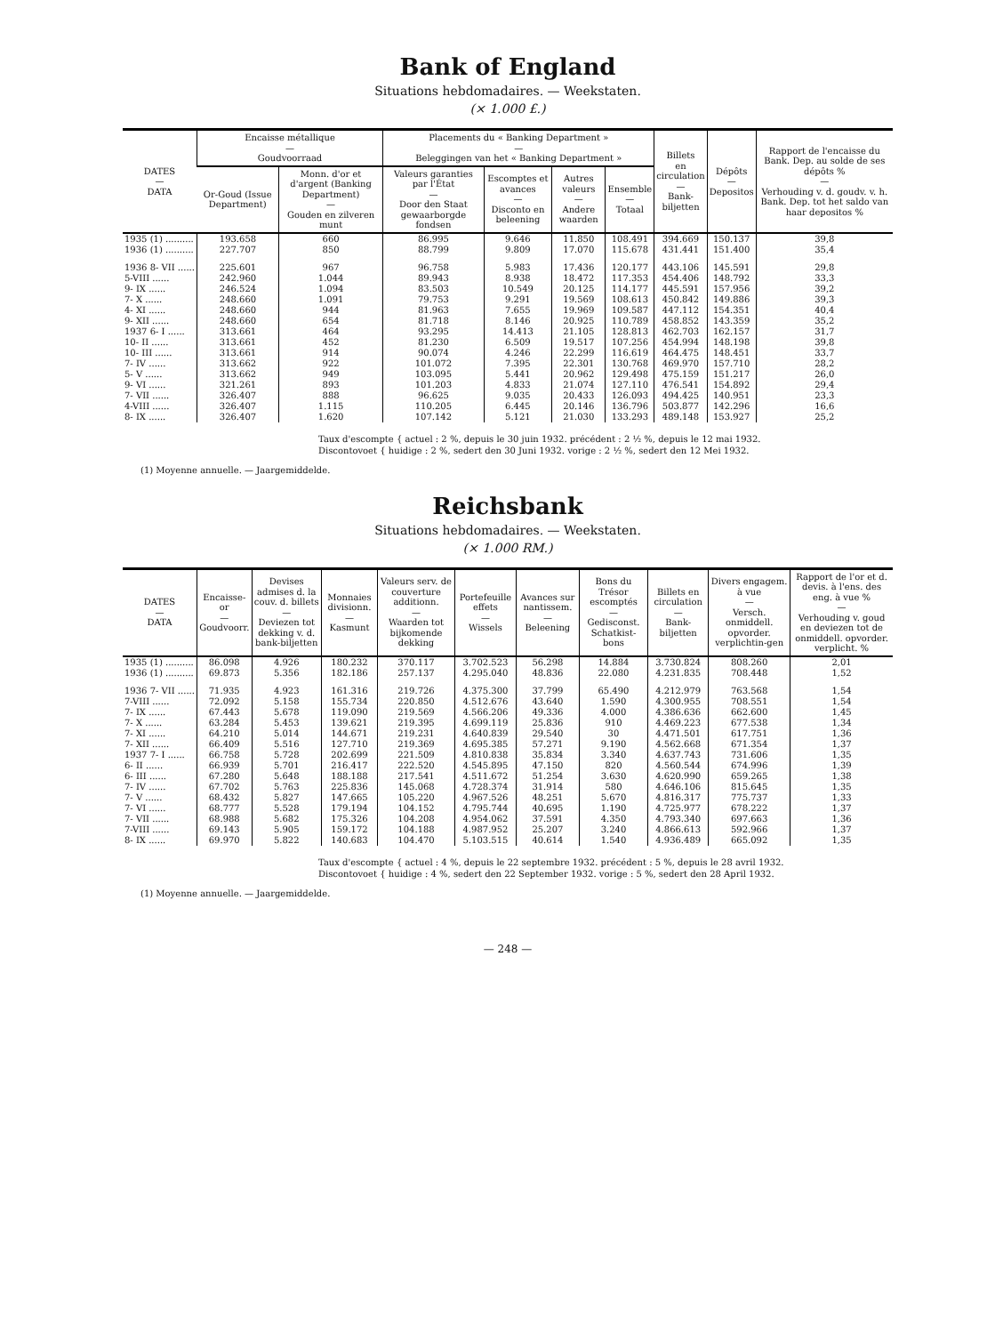Bank of England
Situations hebdomadaires. — Weekstaten.
(× 1.000 £.)
| DATES — DATA | Encaisse métallique — Goudvoorraad | | Placements du « Banking Department » — Beleggingen van het « Banking Department » | | | | Billets en circulation — Bank- biljetten | Dépôts — Depositos | Rapport de l'encaisse du Bank. Dep. au solde de ses dépôts % — Verhouding v. d. goudv. v. h. Bank. Dep. tot het saldo van haar depositos % |
| --- | --- | --- | --- | --- | --- | --- | --- | --- | --- |
| | Or-Goud (Issue Department) | Monn. d'or et d'argent (Banking Department) — Gouden en zilveren munt | Valeurs garanties par l'État — Door den Staat gewaarborgde fondsen | Escomptes et avances — Disconto en beleening | Autres valeurs — Andere waarden | Ensemble — Totaal | | | |
| 1935 (1) .......... | 193.658 | 660 | 86.995 | 9.646 | 11.850 | 108.491 | 394.669 | 150.137 | 39,8 |
| 1936 (1) .......... | 227.707 | 850 | 88.799 | 9.809 | 17.070 | 115.678 | 431.441 | 151.400 | 35,4 |
| 1936 8- VII ...... | 225.601 | 967 | 96.758 | 5.983 | 17.436 | 120.177 | 443.106 | 145.591 | 29,8 |
| 5-VIII ...... | 242.960 | 1.044 | 89.943 | 8.938 | 18.472 | 117.353 | 454.406 | 148.792 | 33,3 |
| 9- IX ...... | 246.524 | 1.094 | 83.503 | 10.549 | 20.125 | 114.177 | 445.591 | 157.956 | 39,2 |
| 7- X ...... | 248.660 | 1.091 | 79.753 | 9.291 | 19.569 | 108.613 | 450.842 | 149.886 | 39,3 |
| 4- XI ...... | 248.660 | 944 | 81.963 | 7.655 | 19.969 | 109.587 | 447.112 | 154.351 | 40,4 |
| 9- XII ...... | 248.660 | 654 | 81.718 | 8.146 | 20.925 | 110.789 | 458.852 | 143.359 | 35,2 |
| 1937 6- I ...... | 313.661 | 464 | 93.295 | 14.413 | 21.105 | 128.813 | 462.703 | 162.157 | 31,7 |
| 10- II ...... | 313.661 | 452 | 81.230 | 6.509 | 19.517 | 107.256 | 454.994 | 148.198 | 39,8 |
| 10- III ...... | 313.661 | 914 | 90.074 | 4.246 | 22.299 | 116.619 | 464.475 | 148.451 | 33,7 |
| 7- IV ...... | 313.662 | 922 | 101.072 | 7.395 | 22.301 | 130.768 | 469.970 | 157.710 | 28,2 |
| 5- V ...... | 313.662 | 949 | 103.095 | 5.441 | 20.962 | 129.498 | 475.159 | 151.217 | 26,0 |
| 9- VI ...... | 321.261 | 893 | 101.203 | 4.833 | 21.074 | 127.110 | 476.541 | 154.892 | 29,4 |
| 7- VII ...... | 326.407 | 888 | 96.625 | 9.035 | 20.433 | 126.093 | 494.425 | 140.951 | 23,3 |
| 4-VIII ...... | 326.407 | 1.115 | 110.205 | 6.445 | 20.146 | 136.796 | 503.877 | 142.296 | 16,6 |
| 8- IX ...... | 326.407 | 1.620 | 107.142 | 5.121 | 21.030 | 133.293 | 489.148 | 153.927 | 25,2 |
Taux d'escompte { actuel : 2 %, depuis le 30 juin 1932. précédent : 2 ½ %, depuis le 12 mai 1932.
Discontovoet { huidige : 2 %, sedert den 30 Juni 1932. vorige : 2 ½ %, sedert den 12 Mei 1932.
(1) Moyenne annuelle. — Jaargemiddelde.
Reichsbank
Situations hebdomadaires. — Weekstaten.
(× 1.000 RM.)
| DATES — DATA | Encaisse-or — Goudvoorr. | Devises admises d. la couv. d. billets — Deviezen tot dekking v. d. bank-biljetten | Monnaies divisionn. — Kasmunt | Valeurs serv. de couverture additionn. — Waarden tot bijkomende dekking | Portefeuille effets — Wissels | Avances sur nantissem. — Beleening | Bons du Trésor escomptés — Gedisconst. Schatkist-bons | Billets en circulation — Bank-biljetten | Divers engagem. à vue — Versch. onmiddell. opvorder. verplichtin-gen | Rapport de l'or et d. devis. à l'ens. des eng. à vue % — Verhouding v. goud en deviezen tot de onmiddell. opvorder. verplicht. % |
| --- | --- | --- | --- | --- | --- | --- | --- | --- | --- | --- |
| 1935 (1) .......... | 86.098 | 4.926 | 180.232 | 370.117 | 3.702.523 | 56.298 | 14.884 | 3.730.824 | 808.260 | 2,01 |
| 1936 (1) .......... | 69.873 | 5.356 | 182.186 | 257.137 | 4.295.040 | 48.836 | 22.080 | 4.231.835 | 708.448 | 1,52 |
| 1936 7- VII ...... | 71.935 | 4.923 | 161.316 | 219.726 | 4.375.300 | 37.799 | 65.490 | 4.212.979 | 763.568 | 1,54 |
| 7-VIII ...... | 72.092 | 5.158 | 155.734 | 220.850 | 4.512.676 | 43.640 | 1.590 | 4.300.955 | 708.551 | 1,54 |
| 7- IX ...... | 67.443 | 5.678 | 119.090 | 219.569 | 4.566.206 | 49.336 | 4.000 | 4.386.636 | 662.600 | 1,45 |
| 7- X ...... | 63.284 | 5.453 | 139.621 | 219.395 | 4.699.119 | 25.836 | 910 | 4.469.223 | 677.538 | 1,34 |
| 7- XI ...... | 64.210 | 5.014 | 144.671 | 219.231 | 4.640.839 | 29.540 | 30 | 4.471.501 | 617.751 | 1,36 |
| 7- XII ...... | 66.409 | 5.516 | 127.710 | 219.369 | 4.695.385 | 57.271 | 9.190 | 4.562.668 | 671.354 | 1,37 |
| 1937 7- I ...... | 66.758 | 5.728 | 202.699 | 221.509 | 4.810.838 | 35.834 | 3.340 | 4.637.743 | 731.606 | 1,35 |
| 6- II ...... | 66.939 | 5.701 | 216.417 | 222.520 | 4.545.895 | 47.150 | 820 | 4.560.544 | 674.996 | 1,39 |
| 6- III ...... | 67.280 | 5.648 | 188.188 | 217.541 | 4.511.672 | 51.254 | 3.630 | 4.620.990 | 659.265 | 1,38 |
| 7- IV ...... | 67.702 | 5.763 | 225.836 | 145.068 | 4.728.374 | 31.914 | 580 | 4.646.106 | 815.645 | 1,35 |
| 7- V ...... | 68.432 | 5.827 | 147.665 | 105.220 | 4.967.526 | 48.251 | 5.670 | 4.816.317 | 775.737 | 1,33 |
| 7- VI ...... | 68.777 | 5.528 | 179.194 | 104.152 | 4.795.744 | 40.695 | 1.190 | 4.725.977 | 678.222 | 1,37 |
| 7- VII ...... | 68.988 | 5.682 | 175.326 | 104.208 | 4.954.062 | 37.591 | 4.350 | 4.793.340 | 697.663 | 1,36 |
| 7-VIII ...... | 69.143 | 5.905 | 159.172 | 104.188 | 4.987.952 | 25.207 | 3.240 | 4.866.613 | 592.966 | 1,37 |
| 8- IX ...... | 69.970 | 5.822 | 140.683 | 104.470 | 5.103.515 | 40.614 | 1.540 | 4.936.489 | 665.092 | 1,35 |
Taux d'escompte { actuel : 4 %, depuis le 22 septembre 1932. précédent : 5 %, depuis le 28 avril 1932.
Discontovoet { huidige : 4 %, sedert den 22 September 1932. vorige : 5 %, sedert den 28 April 1932.
(1) Moyenne annuelle. — Jaargemiddelde.
— 248 —